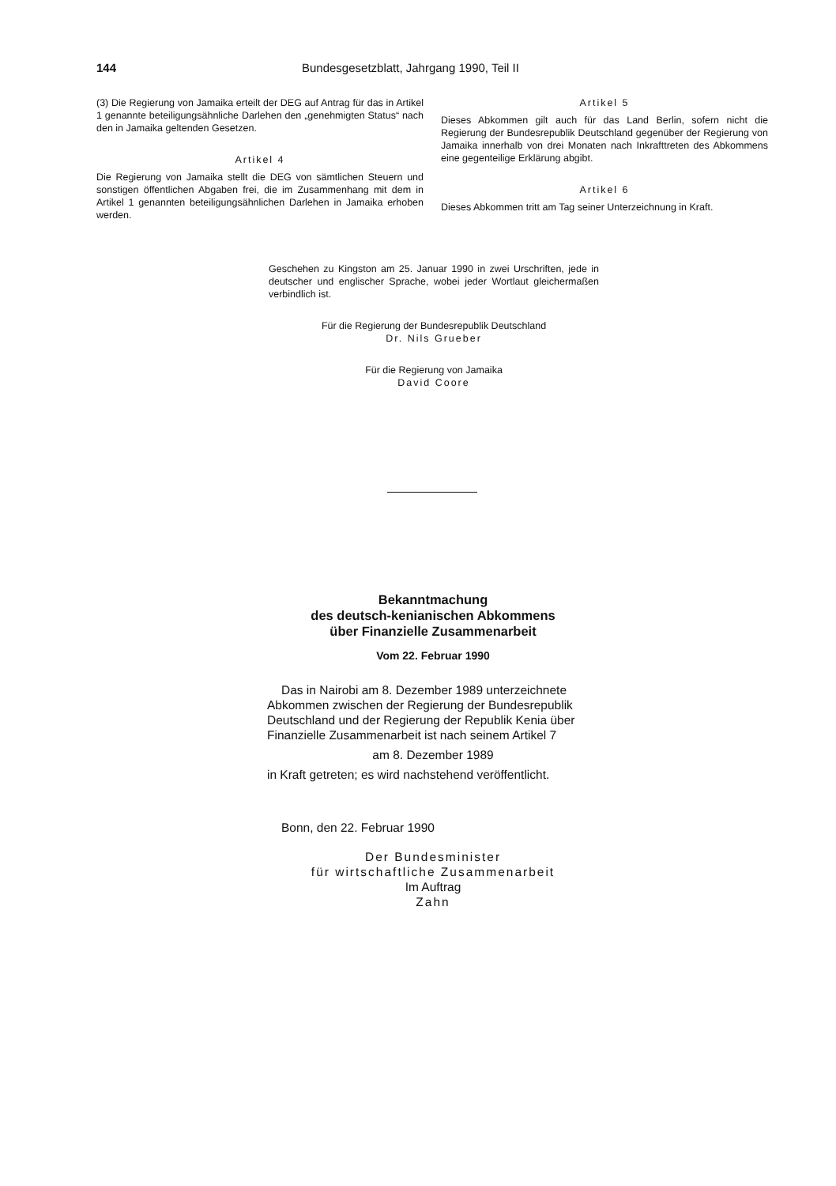144 Bundesgesetzblatt, Jahrgang 1990, Teil II
(3) Die Regierung von Jamaika erteilt der DEG auf Antrag für das in Artikel 1 genannte beteiligungsähnliche Darlehen den „genehmigten Status“ nach den in Jamaika geltenden Gesetzen.
Artikel 4
Die Regierung von Jamaika stellt die DEG von sämtlichen Steuern und sonstigen öffentlichen Abgaben frei, die im Zusammenhang mit dem in Artikel 1 genannten beteiligungsähnlichen Darlehen in Jamaika erhoben werden.
Artikel 5
Dieses Abkommen gilt auch für das Land Berlin, sofern nicht die Regierung der Bundesrepublik Deutschland gegenüber der Regierung von Jamaika innerhalb von drei Monaten nach Inkrafttreten des Abkommens eine gegenteilige Erklärung abgibt.
Artikel 6
Dieses Abkommen tritt am Tag seiner Unterzeichnung in Kraft.
Geschehen zu Kingston am 25. Januar 1990 in zwei Urschriften, jede in deutscher und englischer Sprache, wobei jeder Wortlaut gleichermaßen verbindlich ist.
Für die Regierung der Bundesrepublik Deutschland
Dr. Nils Grueber
Für die Regierung von Jamaika
David Coore
Bekanntmachung
des deutsch-kenianischen Abkommens
über Finanzielle Zusammenarbeit
Vom 22. Februar 1990
Das in Nairobi am 8. Dezember 1989 unterzeichnete Abkommen zwischen der Regierung der Bundesrepublik Deutschland und der Regierung der Republik Kenia über Finanzielle Zusammenarbeit ist nach seinem Artikel 7
am 8. Dezember 1989
in Kraft getreten; es wird nachstehend veröffentlicht.
Bonn, den 22. Februar 1990
Der Bundesminister
für wirtschaftliche Zusammenarbeit
Im Auftrag
Zahn